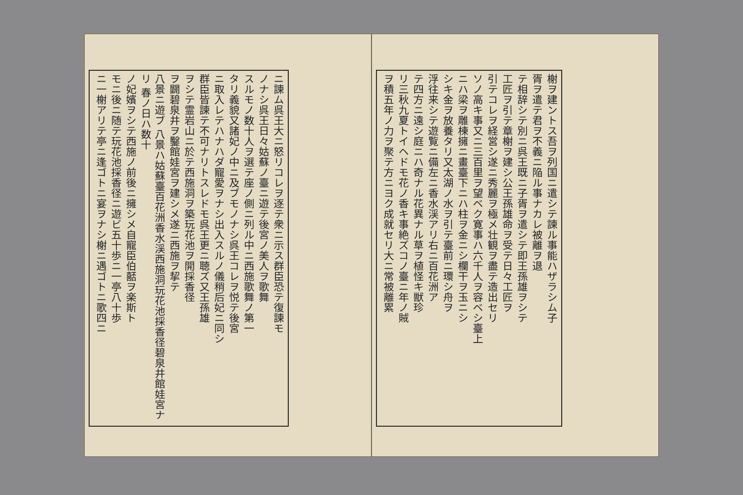ニ諫ム呉王大ニ怒リコレヲ逐テ衆ニ示ス群臣恐テ復諫モ
ノナシ呉王日々姑蘇ノ臺ニ遊テ後宮ノ美人ヲ歌舞
スルモノ数十人ヲ選テ座ノ側ニ列ル中ニ西施歌舞ノ第一
タリ義貌又諸妃ノ中ニ及ブモノナシ呉王コレヲ悦テ後宮
ニ取入レテハナハダ寵愛ヲナシ出入スルノ儀稍后妃ニ同シ
群臣皆諫テ不可ナリトスレドモ呉王更ニ聴ズ又王孫雄
ヲシテ霊岩山ニ於テ西施洞ヲ築玩花池ヲ開採香径
ヲ闢碧泉井ヲ鑿館娃宮ヲ建シメ遂ニ西施ヲ挈テ
八景ニ遊ブ 八景ハ姑蘇臺百花洲香水渓西施洞玩花池採香径碧泉井館娃宮ナリ 春ノ日ハ数十
ノ妃嬪ヲシテ西施ノ前後ニ擁シメ自寵臣伯嚭ヲ楽斯ト
モニ後ニ随テ玩花池採香径ニ遊ビ五十歩ニ一亭八十歩
ニ一榭アリテ亭ニ逢ゴトニ宴ヲナシ榭ニ遇ゴトニ歌四ニ
榭ヲ建ントス吾ヲ列国ニ遣シテ諫ル事能ハザラシム子
胥ヲ遣テ君ヲ不義ニ陥ル事ナカレ被離ヲ退
テ相辞シテ別ニ呉王既ニ子胥ヲ遣シテ即王孫雄ヲシテ
工匠ヲ引テ章榭ヲ建シ公王孫雄命ヲ受テ日々工匠ヲ
引テコレヲ経営シ遂ニ秀麗ヲ極メ壮観ヲ盡テ造出セリ
ソノ高キ事又ニ三百里ヲ望ベク寛事ハ六千人ヲ容ベシ臺上
ニハ梁ヲ雕棟擁ニ畫臺下ニハ柱ヲ金ニシ欄干ヲ玉ニシ
シキ金ヲ放養タリ又太湖ノ水ヲ引テ臺前ニ環シ舟ヲ
浮往来シテ遊覧ニ備左ニ香水渓アリ右ニ百花洲ア
テ四方ニ遠シ庭ニハ奇ナル花異ナル草ヲ植怪キ獣珍
リ三秋九夏トイヘドモ花ノ香キ事絶ズコノ臺ニ年ノ賊
ヲ積五年ノ力ヲ聚テ方ニヨク成就セリ大ニ常被離累